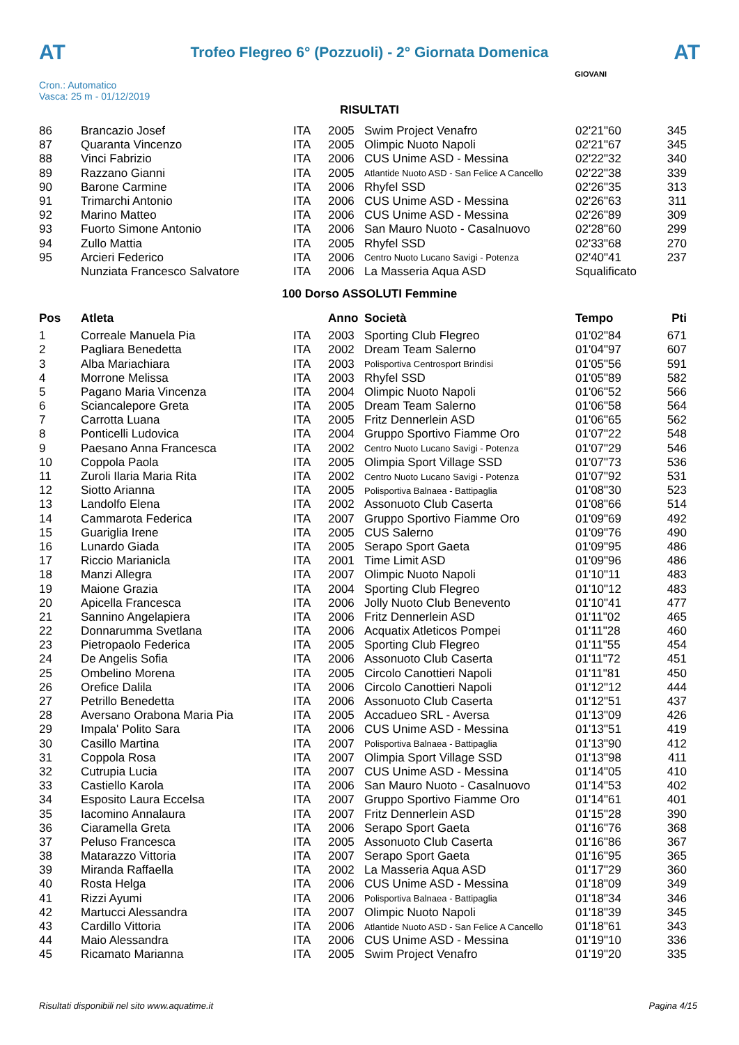AT
Trofeo Flegreo 6° (Pozzuoli) - 2° Giornata Domenica
AT
Cron.: Automatico
Vasca: 25 m - 01/12/2019
GIOVANI
RISULTATI
| 86 | Brancazio Josef | ITA | 2005 | Swim Project Venafro | 02'21"60 | 345 |
| 87 | Quaranta Vincenzo | ITA | 2005 | Olimpic Nuoto Napoli | 02'21"67 | 345 |
| 88 | Vinci Fabrizio | ITA | 2006 | CUS Unime ASD - Messina | 02'22"32 | 340 |
| 89 | Razzano Gianni | ITA | 2005 | Atlantide Nuoto ASD - San Felice A Cancello | 02'22"38 | 339 |
| 90 | Barone Carmine | ITA | 2006 | Rhyfel SSD | 02'26"35 | 313 |
| 91 | Trimarchi Antonio | ITA | 2006 | CUS Unime ASD - Messina | 02'26"63 | 311 |
| 92 | Marino Matteo | ITA | 2006 | CUS Unime ASD - Messina | 02'26"89 | 309 |
| 93 | Fuorto Simone Antonio | ITA | 2006 | San Mauro Nuoto - Casalnuovo | 02'28"60 | 299 |
| 94 | Zullo Mattia | ITA | 2005 | Rhyfel SSD | 02'33"68 | 270 |
| 95 | Arcieri Federico | ITA | 2006 | Centro Nuoto Lucano Savigi - Potenza | 02'40"41 | 237 |
| | Nunziata Francesco Salvatore | ITA | 2006 | La Masseria Aqua ASD | Squalificato | |
100 Dorso ASSOLUTI Femmine
| Pos | Atleta | | Anno | Società | Tempo | Pti |
| --- | --- | --- | --- | --- | --- | --- |
| 1 | Correale Manuela Pia | ITA | 2003 | Sporting Club Flegreo | 01'02"84 | 671 |
| 2 | Pagliara Benedetta | ITA | 2002 | Dream Team Salerno | 01'04"97 | 607 |
| 3 | Alba Mariachiara | ITA | 2003 | Polisportiva Centrosport Brindisi | 01'05"56 | 591 |
| 4 | Morrone Melissa | ITA | 2003 | Rhyfel SSD | 01'05"89 | 582 |
| 5 | Pagano Maria Vincenza | ITA | 2004 | Olimpic Nuoto Napoli | 01'06"52 | 566 |
| 6 | Sciancalepore Greta | ITA | 2005 | Dream Team Salerno | 01'06"58 | 564 |
| 7 | Carrotta Luana | ITA | 2005 | Fritz Dennerlein ASD | 01'06"65 | 562 |
| 8 | Ponticelli Ludovica | ITA | 2004 | Gruppo Sportivo Fiamme Oro | 01'07"22 | 548 |
| 9 | Paesano Anna Francesca | ITA | 2002 | Centro Nuoto Lucano Savigi - Potenza | 01'07"29 | 546 |
| 10 | Coppola Paola | ITA | 2005 | Olimpia Sport Village SSD | 01'07"73 | 536 |
| 11 | Zuroli Ilaria Maria Rita | ITA | 2002 | Centro Nuoto Lucano Savigi - Potenza | 01'07"92 | 531 |
| 12 | Siotto Arianna | ITA | 2005 | Polisportiva Balnaea - Battipaglia | 01'08"30 | 523 |
| 13 | Landolfo Elena | ITA | 2002 | Assonuoto Club Caserta | 01'08"66 | 514 |
| 14 | Cammarota Federica | ITA | 2007 | Gruppo Sportivo Fiamme Oro | 01'09"69 | 492 |
| 15 | Guariglia Irene | ITA | 2005 | CUS Salerno | 01'09"76 | 490 |
| 16 | Lunardo Giada | ITA | 2005 | Serapo Sport Gaeta | 01'09"95 | 486 |
| 17 | Riccio Marianicla | ITA | 2001 | Time Limit ASD | 01'09"96 | 486 |
| 18 | Manzi Allegra | ITA | 2007 | Olimpic Nuoto Napoli | 01'10"11 | 483 |
| 19 | Maione Grazia | ITA | 2004 | Sporting Club Flegreo | 01'10"12 | 483 |
| 20 | Apicella Francesca | ITA | 2006 | Jolly Nuoto Club Benevento | 01'10"41 | 477 |
| 21 | Sannino Angelapiera | ITA | 2006 | Fritz Dennerlein ASD | 01'11"02 | 465 |
| 22 | Donnarumma Svetlana | ITA | 2006 | Acquatix Atleticos Pompei | 01'11"28 | 460 |
| 23 | Pietropaolo Federica | ITA | 2005 | Sporting Club Flegreo | 01'11"55 | 454 |
| 24 | De Angelis Sofia | ITA | 2006 | Assonuoto Club Caserta | 01'11"72 | 451 |
| 25 | Ombelino Morena | ITA | 2005 | Circolo Canottieri Napoli | 01'11"81 | 450 |
| 26 | Orefice Dalila | ITA | 2006 | Circolo Canottieri Napoli | 01'12"12 | 444 |
| 27 | Petrillo Benedetta | ITA | 2006 | Assonuoto Club Caserta | 01'12"51 | 437 |
| 28 | Aversano Orabona Maria Pia | ITA | 2005 | Accadueo SRL - Aversa | 01'13"09 | 426 |
| 29 | Impala' Polito Sara | ITA | 2006 | CUS Unime ASD - Messina | 01'13"51 | 419 |
| 30 | Casillo Martina | ITA | 2007 | Polisportiva Balnaea - Battipaglia | 01'13"90 | 412 |
| 31 | Coppola Rosa | ITA | 2007 | Olimpia Sport Village SSD | 01'13"98 | 411 |
| 32 | Cutrupia Lucia | ITA | 2007 | CUS Unime ASD - Messina | 01'14"05 | 410 |
| 33 | Castiello Karola | ITA | 2006 | San Mauro Nuoto - Casalnuovo | 01'14"53 | 402 |
| 34 | Esposito Laura Eccelsa | ITA | 2007 | Gruppo Sportivo Fiamme Oro | 01'14"61 | 401 |
| 35 | Iacomino Annalaura | ITA | 2007 | Fritz Dennerlein ASD | 01'15"28 | 390 |
| 36 | Ciaramella Greta | ITA | 2006 | Serapo Sport Gaeta | 01'16"76 | 368 |
| 37 | Peluso Francesca | ITA | 2005 | Assonuoto Club Caserta | 01'16"86 | 367 |
| 38 | Matarazzo Vittoria | ITA | 2007 | Serapo Sport Gaeta | 01'16"95 | 365 |
| 39 | Miranda Raffaella | ITA | 2002 | La Masseria Aqua ASD | 01'17"29 | 360 |
| 40 | Rosta Helga | ITA | 2006 | CUS Unime ASD - Messina | 01'18"09 | 349 |
| 41 | Rizzi Ayumi | ITA | 2006 | Polisportiva Balnaea - Battipaglia | 01'18"34 | 346 |
| 42 | Martucci Alessandra | ITA | 2007 | Olimpic Nuoto Napoli | 01'18"39 | 345 |
| 43 | Cardillo Vittoria | ITA | 2006 | Atlantide Nuoto ASD - San Felice A Cancello | 01'18"61 | 343 |
| 44 | Maio Alessandra | ITA | 2006 | CUS Unime ASD - Messina | 01'19"10 | 336 |
| 45 | Ricamato Marianna | ITA | 2005 | Swim Project Venafro | 01'19"20 | 335 |
Risultati disponibili nel sito www.aquatime.it Pagina 4/15